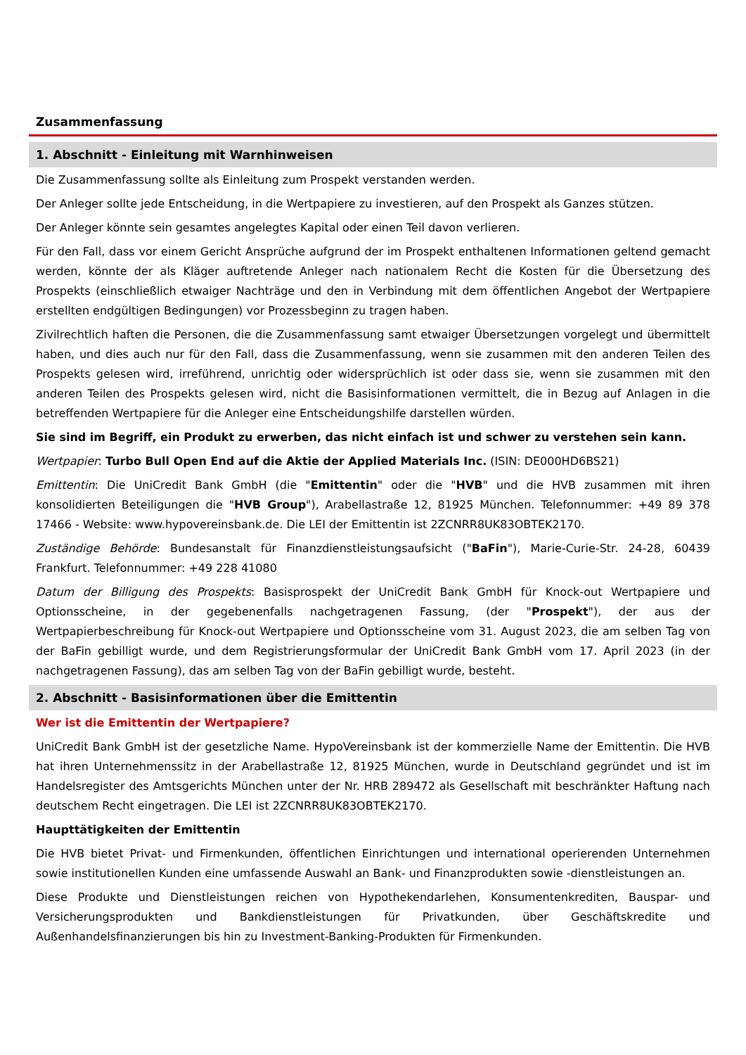Zusammenfassung
1. Abschnitt - Einleitung mit Warnhinweisen
Die Zusammenfassung sollte als Einleitung zum Prospekt verstanden werden.
Der Anleger sollte jede Entscheidung, in die Wertpapiere zu investieren, auf den Prospekt als Ganzes stützen.
Der Anleger könnte sein gesamtes angelegtes Kapital oder einen Teil davon verlieren.
Für den Fall, dass vor einem Gericht Ansprüche aufgrund der im Prospekt enthaltenen Informationen geltend gemacht werden, könnte der als Kläger auftretende Anleger nach nationalem Recht die Kosten für die Übersetzung des Prospekts (einschließlich etwaiger Nachträge und den in Verbindung mit dem öffentlichen Angebot der Wertpapiere erstellten endgültigen Bedingungen) vor Prozessbeginn zu tragen haben.
Zivilrechtlich haften die Personen, die die Zusammenfassung samt etwaiger Übersetzungen vorgelegt und übermittelt haben, und dies auch nur für den Fall, dass die Zusammenfassung, wenn sie zusammen mit den anderen Teilen des Prospekts gelesen wird, irreführend, unrichtig oder widersprüchlich ist oder dass sie, wenn sie zusammen mit den anderen Teilen des Prospekts gelesen wird, nicht die Basisinformationen vermittelt, die in Bezug auf Anlagen in die betreffenden Wertpapiere für die Anleger eine Entscheidungshilfe darstellen würden.
Sie sind im Begriff, ein Produkt zu erwerben, das nicht einfach ist und schwer zu verstehen sein kann.
Wertpapier: Turbo Bull Open End auf die Aktie der Applied Materials Inc. (ISIN: DE000HD6BS21)
Emittentin: Die UniCredit Bank GmbH (die "Emittentin" oder die "HVB" und die HVB zusammen mit ihren konsolidierten Beteiligungen die "HVB Group"), Arabellastraße 12, 81925 München. Telefonnummer: +49 89 378 17466 - Website: www.hypovereinsbank.de. Die LEI der Emittentin ist 2ZCNRR8UK83OBTEK2170.
Zuständige Behörde: Bundesanstalt für Finanzdienstleistungsaufsicht ("BaFin"), Marie-Curie-Str. 24-28, 60439 Frankfurt. Telefonnummer: +49 228 41080
Datum der Billigung des Prospekts: Basisprospekt der UniCredit Bank GmbH für Knock-out Wertpapiere und Optionsscheine, in der gegebenenfalls nachgetragenen Fassung, (der "Prospekt"), der aus der Wertpapierbeschreibung für Knock-out Wertpapiere und Optionsscheine vom 31. August 2023, die am selben Tag von der BaFin gebilligt wurde, und dem Registrierungsformular der UniCredit Bank GmbH vom 17. April 2023 (in der nachgetragenen Fassung), das am selben Tag von der BaFin gebilligt wurde, besteht.
2. Abschnitt - Basisinformationen über die Emittentin
Wer ist die Emittentin der Wertpapiere?
UniCredit Bank GmbH ist der gesetzliche Name. HypoVereinsbank ist der kommerzielle Name der Emittentin. Die HVB hat ihren Unternehmenssitz in der Arabellastraße 12, 81925 München, wurde in Deutschland gegründet und ist im Handelsregister des Amtsgerichts München unter der Nr. HRB 289472 als Gesellschaft mit beschränkter Haftung nach deutschem Recht eingetragen. Die LEI ist 2ZCNRR8UK83OBTEK2170.
Haupttätigkeiten der Emittentin
Die HVB bietet Privat- und Firmenkunden, öffentlichen Einrichtungen und international operierenden Unternehmen sowie institutionellen Kunden eine umfassende Auswahl an Bank- und Finanzprodukten sowie -dienstleistungen an.
Diese Produkte und Dienstleistungen reichen von Hypothekendarlehen, Konsumentenkrediten, Bauspar- und Versicherungsprodukten und Bankdienstleistungen für Privatkunden, über Geschäftskredite und Außenhandelsfinanzierungen bis hin zu Investment-Banking-Produkten für Firmenkunden.